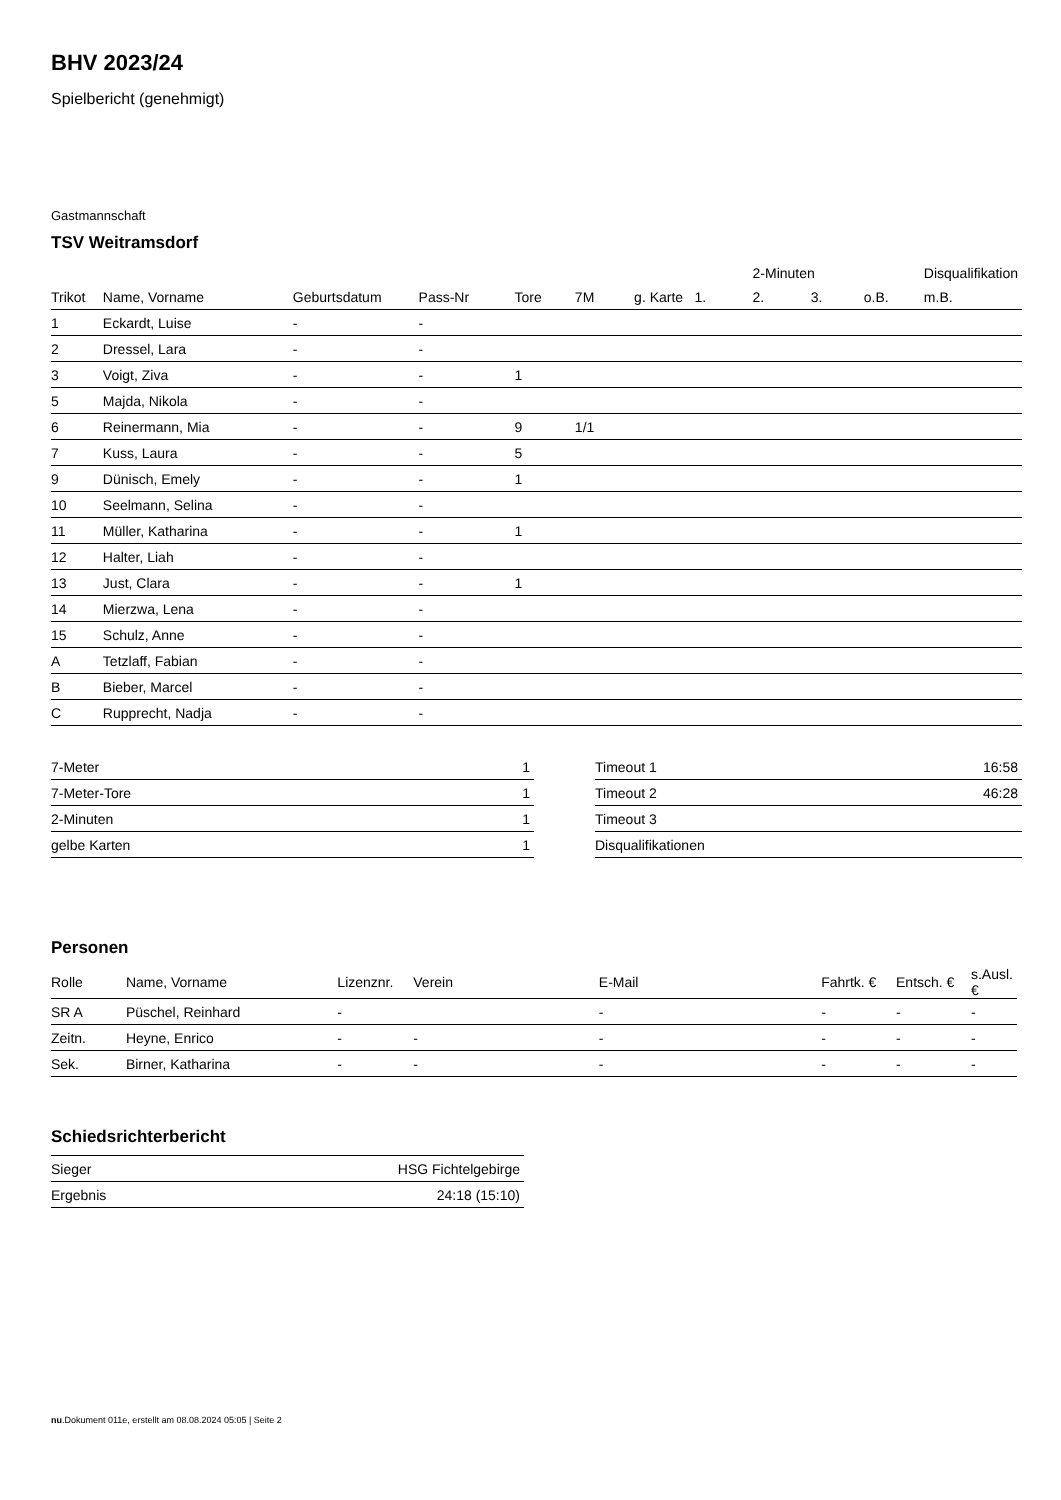BHV 2023/24
Spielbericht (genehmigt)
Gastmannschaft
TSV Weitramsdorf
| | | | | | | | | 2-Minuten | | | Disqualifikation |
| --- | --- | --- | --- | --- | --- | --- | --- | --- | --- | --- | --- |
| Trikot | Name, Vorname | Geburtsdatum | Pass-Nr | Tore | 7M | g. Karte | 1. | 2. | 3. | o.B. | m.B. |
| 1 | Eckardt, Luise | - | - | | | | | | | | |
| 2 | Dressel, Lara | - | - | | | | | | | | |
| 3 | Voigt, Ziva | - | - | 1 | | | | | | | |
| 5 | Majda, Nikola | - | - | | | | | | | | |
| 6 | Reinermann, Mia | - | - | 9 | 1/1 | | | | | | |
| 7 | Kuss, Laura | - | - | 5 | | | | | | | |
| 9 | Dünisch, Emely | - | - | 1 | | | | | | | |
| 10 | Seelmann, Selina | - | - | | | | | | | | |
| 11 | Müller, Katharina | - | - | 1 | | | | | | | |
| 12 | Halter, Liah | - | - | | | | | | | | |
| 13 | Just, Clara | - | - | 1 | | | | | | | |
| 14 | Mierzwa, Lena | - | - | | | | | | | | |
| 15 | Schulz, Anne | - | - | | | | | | | | |
| A | Tetzlaff, Fabian | - | - | | | | | | | | |
| B | Bieber, Marcel | - | - | | | | | | | | |
| C | Rupprecht, Nadja | - | - | | | | | | | | |
| 7-Meter | 1 |
| 7-Meter-Tore | 1 |
| 2-Minuten | 1 |
| gelbe Karten | 1 |
| Timeout 1 | 16:58 |
| Timeout 2 | 46:28 |
| Timeout 3 | |
| Disqualifikationen | |
Personen
| Rolle | Name, Vorname | Lizenznr. | Verein | E-Mail | Fahrtk. € | Entsch. € | s.Ausl. € |
| --- | --- | --- | --- | --- | --- | --- | --- |
| SR A | Püschel, Reinhard | - | | - | - | - | - |
| Zeitn. | Heyne, Enrico | - | - | - | - | - | - |
| Sek. | Birner, Katharina | - | - | - | - | - | - |
Schiedsrichterbericht
| Sieger | HSG Fichtelgebirge |
| Ergebnis | 24:18 (15:10) |
nu.Dokument 011e, erstellt am 08.08.2024 05:05 | Seite 2